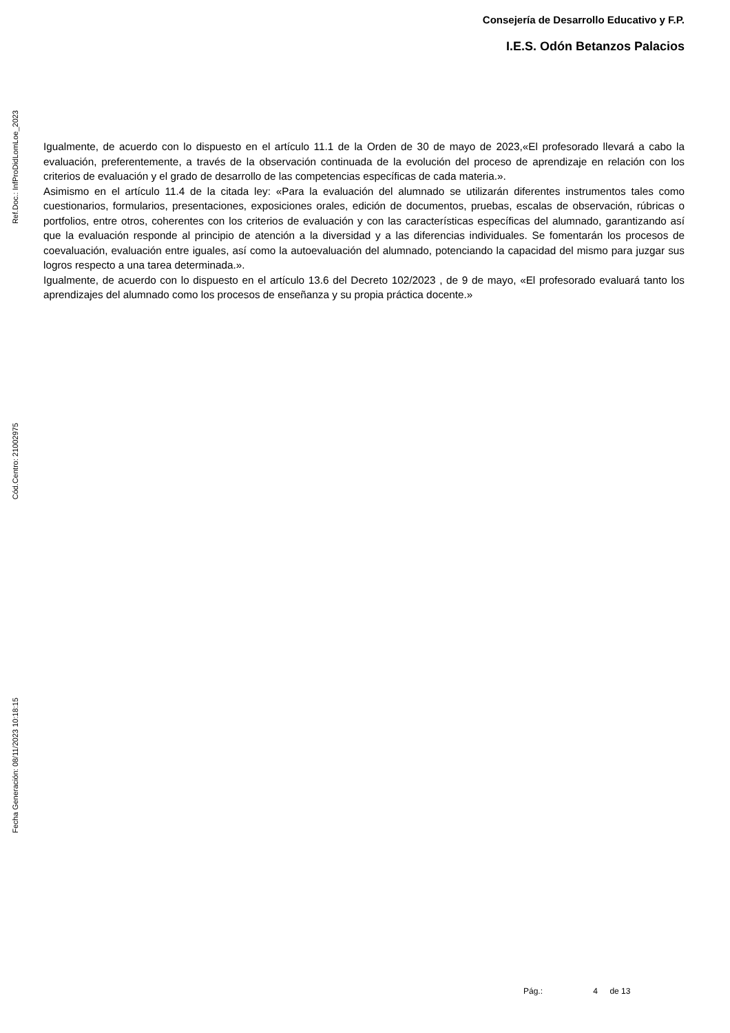Consejería de Desarrollo Educativo y F.P.
I.E.S. Odón Betanzos Palacios
Ref.Doc.: InfProDidLomLoe_2023
Cód.Centro: 21002975
Fecha Generación: 08/11/2023 10:18:15
Igualmente, de acuerdo con lo dispuesto en el artículo 11.1 de la Orden de 30 de mayo de 2023,«El profesorado llevará a cabo la evaluación, preferentemente, a través de la observación continuada de la evolución del proceso de aprendizaje en relación con los criterios de evaluación y el grado de desarrollo de las competencias específicas de cada materia.».
Asimismo en el artículo 11.4 de la citada ley: «Para la evaluación del alumnado se utilizarán diferentes instrumentos tales como cuestionarios, formularios, presentaciones, exposiciones orales, edición de documentos, pruebas, escalas de observación, rúbricas o portfolios, entre otros, coherentes con los criterios de evaluación y con las características específicas del alumnado, garantizando así que la evaluación responde al principio de atención a la diversidad y a las diferencias individuales. Se fomentarán los procesos de coevaluación, evaluación entre iguales, así como la autoevaluación del alumnado, potenciando la capacidad del mismo para juzgar sus logros respecto a una tarea determinada.».
Igualmente, de acuerdo con lo dispuesto en el artículo 13.6 del Decreto 102/2023 , de 9 de mayo, «El profesorado evaluará tanto los aprendizajes del alumnado como los procesos de enseñanza y su propia práctica docente.»
Pág.: 4 de 13